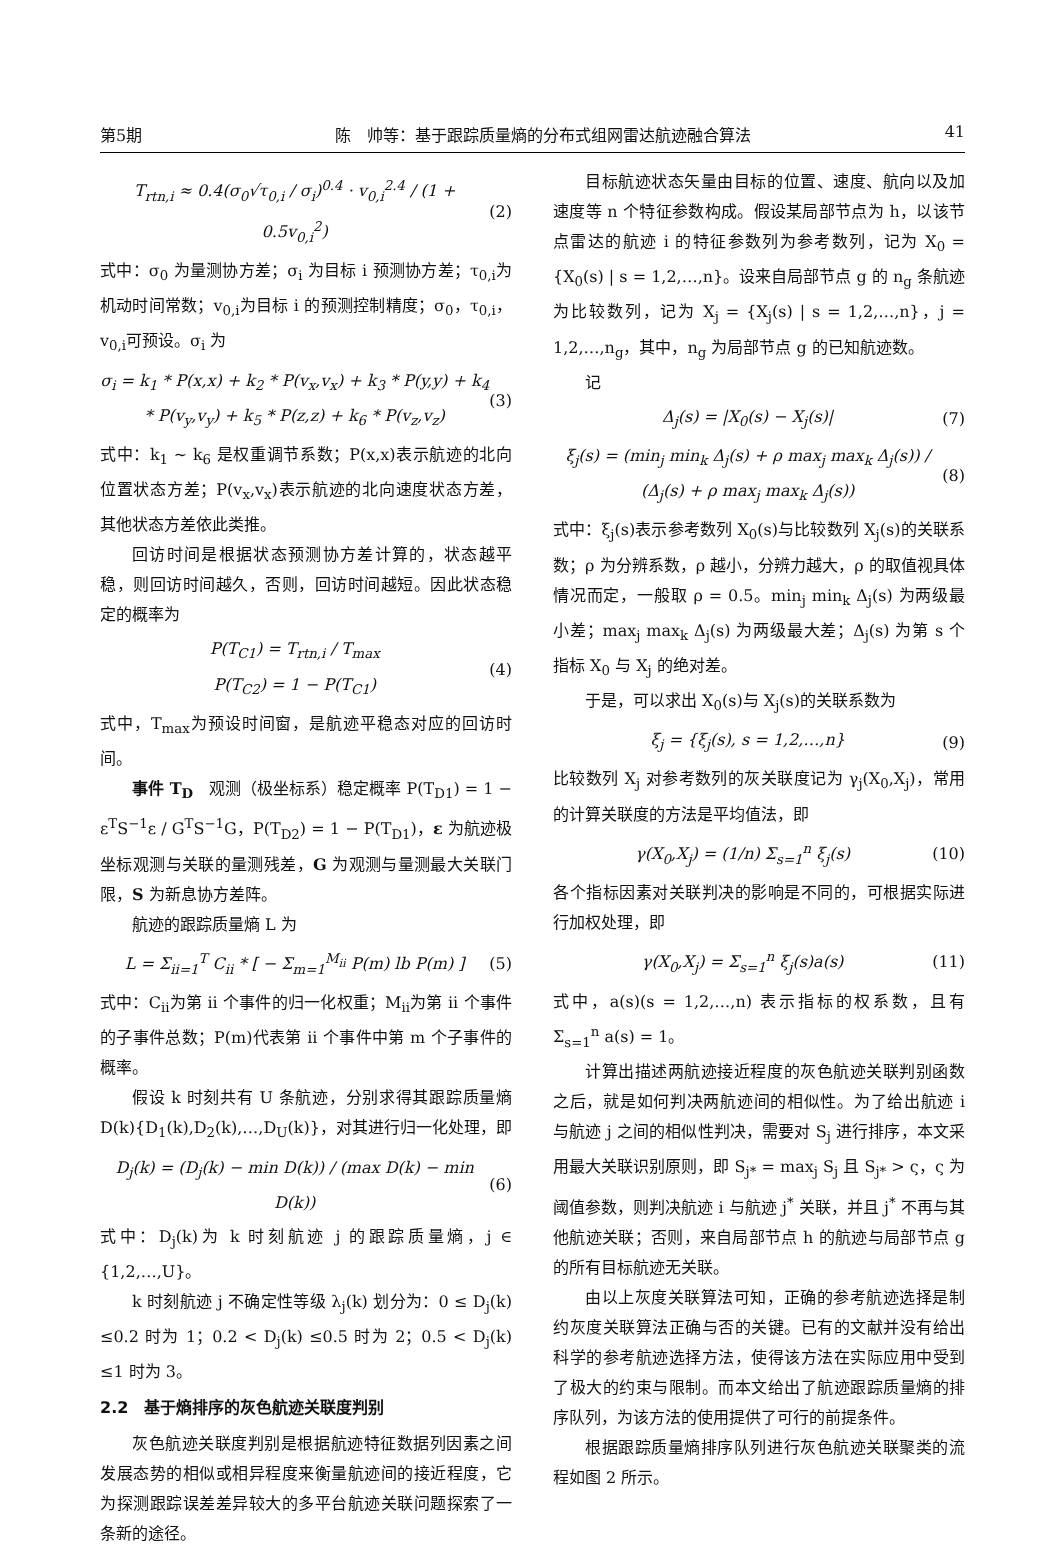第5期 陈　帅等：基于跟踪质量熵的分布式组网雷达航迹融合算法 41
T<sub>rtn,i</sub> ≈ 0.4(σ<sub>0</sub>√τ<sub>0,i</sub> / σ<sub>i</sub>)<sup>0.4</sup> · v<sub>0,i</sub><sup>2.4</sup> / (1 + 0.5v<sub>0,i</sub><sup>2</sup>) (2)
式中：σ<sub>0</sub> 为量测协方差；σ<sub>i</sub> 为目标 i 预测协方差；τ<sub>0,i</sub>为机动时间常数；v<sub>0,i</sub>为目标 i 的预测控制精度；σ<sub>0</sub>，τ<sub>0,i</sub>，v<sub>0,i</sub>可预设。σ<sub>i</sub> 为
σ<sub>i</sub> = k<sub>1</sub> * P(x,x) + k<sub>2</sub> * P(v<sub>x</sub>,v<sub>x</sub>) + k<sub>3</sub> * P(y,y) + k<sub>4</sub> * P(v<sub>y</sub>,v<sub>y</sub>) + k<sub>5</sub> * P(z,z) + k<sub>6</sub> * P(v<sub>z</sub>,v<sub>z</sub>) (3)
式中：k<sub>1</sub> ~ k<sub>6</sub> 是权重调节系数；P(x,x)表示航迹的北向位置状态方差；P(v<sub>x</sub>,v<sub>x</sub>)表示航迹的北向速度状态方差，其他状态方差依此类推。
回访时间是根据状态预测协方差计算的，状态越平稳，则回访时间越久，否则，回访时间越短。因此状态稳定的概率为
P(T<sub>C1</sub>) = T<sub>rtn,i</sub> / T<sub>max</sub>
P(T<sub>C2</sub>) = 1 − P(T<sub>C1</sub>) (4)
式中，T<sub>max</sub>为预设时间窗，是航迹平稳态对应的回访时间。
事件 T<sub>D</sub>　观测（极坐标系）稳定概率 P(T<sub>D1</sub>) = 1 − ε<sup>T</sup>S<sup>−1</sup>ε / G<sup>T</sup>S<sup>−1</sup>G，P(T<sub>D2</sub>) = 1 − P(T<sub>D1</sub>)，ε 为航迹极坐标观测与关联的量测残差，G 为观测与量测最大关联门限，S 为新息协方差阵。
航迹的跟踪质量熵 L 为
L = Σ<sub>ii=1</sub><sup>T</sup> C<sub>ii</sub> * [ − Σ<sub>m=1</sub><sup>M<sub>ii</sub></sup> P(m) lb P(m) ] (5)
式中：C<sub>ii</sub>为第 ii 个事件的归一化权重；M<sub>ii</sub>为第 ii 个事件的子事件总数；P(m)代表第 ii 个事件中第 m 个子事件的概率。
假设 k 时刻共有 U 条航迹，分别求得其跟踪质量熵 D(k){D<sub>1</sub>(k),D<sub>2</sub>(k),…,D<sub>U</sub>(k)}，对其进行归一化处理，即
D<sub>j</sub>(k) = (D<sub>j</sub>(k) − min D(k)) / (max D(k) − min D(k)) (6)
式中：D<sub>j</sub>(k)为 k 时刻航迹 j 的跟踪质量熵，j ∈ {1,2,…,U}。
k 时刻航迹 j 不确定性等级 λ<sub>j</sub>(k) 划分为：0 ≤ D<sub>j</sub>(k) ≤0.2 时为 1；0.2 < D<sub>j</sub>(k) ≤0.5 时为 2；0.5 < D<sub>j</sub>(k) ≤1 时为 3。
2.2　基于熵排序的灰色航迹关联度判别
灰色航迹关联度判别是根据航迹特征数据列因素之间发展态势的相似或相异程度来衡量航迹间的接近程度，它为探测跟踪误差差异较大的多平台航迹关联问题探索了一条新的途径。
目标航迹状态矢量由目标的位置、速度、航向以及加速度等 n 个特征参数构成。假设某局部节点为 h，以该节点雷达的航迹 i 的特征参数列为参考数列，记为 X<sub>0</sub> = {X<sub>0</sub>(s) | s = 1,2,…,n}。设来自局部节点 g 的 n<sub>g</sub> 条航迹为比较数列，记为 X<sub>j</sub> = {X<sub>j</sub>(s) | s = 1,2,…,n}，j = 1,2,…,n<sub>g</sub>，其中，n<sub>g</sub> 为局部节点 g 的已知航迹数。
记
Δ<sub>j</sub>(s) = |X<sub>0</sub>(s) − X<sub>j</sub>(s)| (7)
ξ<sub>j</sub>(s) = (min<sub>j</sub> min<sub>k</sub> Δ<sub>j</sub>(s) + ρ max<sub>j</sub> max<sub>k</sub> Δ<sub>j</sub>(s)) / (Δ<sub>j</sub>(s) + ρ max<sub>j</sub> max<sub>k</sub> Δ<sub>j</sub>(s)) (8)
式中：ξ<sub>j</sub>(s)表示参考数列 X<sub>0</sub>(s)与比较数列 X<sub>j</sub>(s)的关联系数；ρ 为分辨系数，ρ 越小，分辨力越大，ρ 的取值视具体情况而定，一般取 ρ = 0.5。min<sub>j</sub> min<sub>k</sub> Δ<sub>j</sub>(s) 为两级最小差；max<sub>j</sub> max<sub>k</sub> Δ<sub>j</sub>(s) 为两级最大差；Δ<sub>j</sub>(s) 为第 s 个指标 X<sub>0</sub> 与 X<sub>j</sub> 的绝对差。
于是，可以求出 X<sub>0</sub>(s)与 X<sub>j</sub>(s)的关联系数为
ξ<sub>j</sub> = {ξ<sub>j</sub>(s), s = 1,2,…,n} (9)
比较数列 X<sub>j</sub> 对参考数列的灰关联度记为 γ<sub>j</sub>(X<sub>0</sub>,X<sub>j</sub>)，常用的计算关联度的方法是平均值法，即
γ(X<sub>0</sub>,X<sub>j</sub>) = (1/n) Σ<sub>s=1</sub><sup>n</sup> ξ<sub>j</sub>(s) (10)
各个指标因素对关联判决的影响是不同的，可根据实际进行加权处理，即
γ(X<sub>0</sub>,X<sub>j</sub>) = Σ<sub>s=1</sub><sup>n</sup> ξ<sub>j</sub>(s)a(s) (11)
式中，a(s)(s = 1,2,…,n) 表示指标的权系数，且有 Σ<sub>s=1</sub><sup>n</sup> a(s) = 1。
计算出描述两航迹接近程度的灰色航迹关联判别函数之后，就是如何判决两航迹间的相似性。为了给出航迹 i 与航迹 j 之间的相似性判决，需要对 S<sub>j</sub> 进行排序，本文采用最大关联识别原则，即 S<sub>j*</sub> = max<sub>j</sub> S<sub>j</sub> 且 S<sub>j*</sub> > ς，ς 为阈值参数，则判决航迹 i 与航迹 j<sup>*</sup> 关联，并且 j<sup>*</sup> 不再与其他航迹关联；否则，来自局部节点 h 的航迹与局部节点 g 的所有目标航迹无关联。
由以上灰度关联算法可知，正确的参考航迹选择是制约灰度关联算法正确与否的关键。已有的文献并没有给出科学的参考航迹选择方法，使得该方法在实际应用中受到了极大的约束与限制。而本文给出了航迹跟踪质量熵的排序队列，为该方法的使用提供了可行的前提条件。
根据跟踪质量熵排序队列进行灰色航迹关联聚类的流程如图 2 所示。